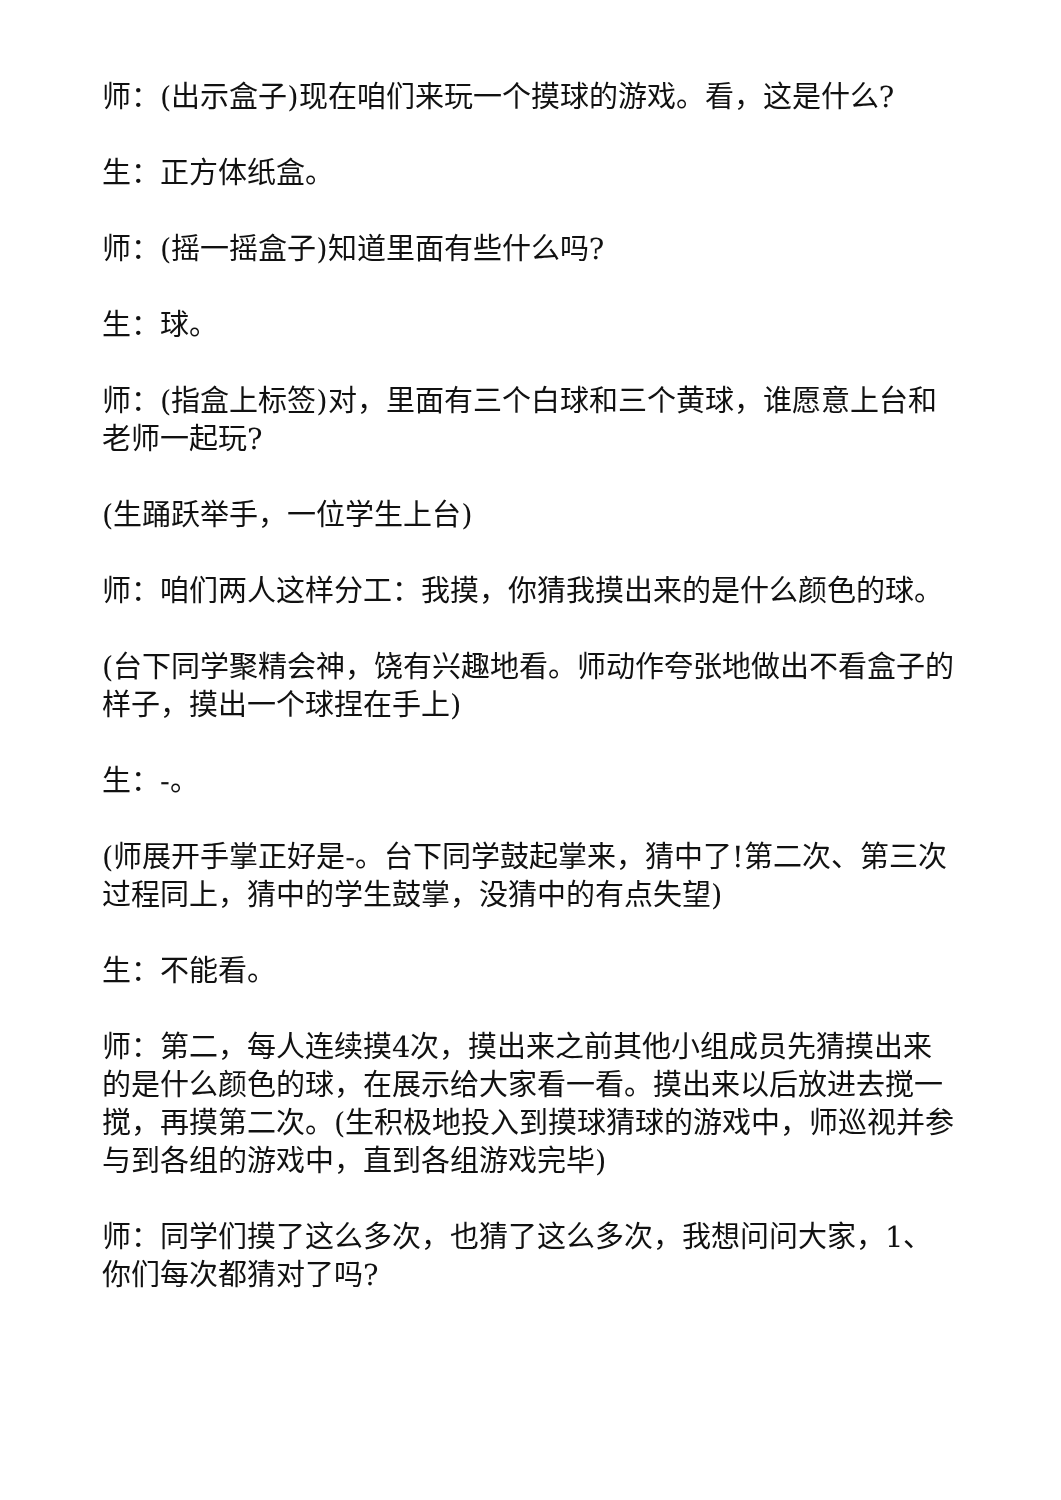师：(出示盒子)现在咱们来玩一个摸球的游戏。看，这是什么?
生：正方体纸盒。
师：(摇一摇盒子)知道里面有些什么吗?
生：球。
师：(指盒上标签)对，里面有三个白球和三个黄球，谁愿意上台和老师一起玩?
(生踊跃举手，一位学生上台)
师：咱们两人这样分工：我摸，你猜我摸出来的是什么颜色的球。
(台下同学聚精会神，饶有兴趣地看。师动作夸张地做出不看盒子的样子，摸出一个球捏在手上)
生：-。
(师展开手掌正好是-。台下同学鼓起掌来，猜中了!第二次、第三次过程同上，猜中的学生鼓掌，没猜中的有点失望)
生：不能看。
师：第二，每人连续摸4次，摸出来之前其他小组成员先猜摸出来的是什么颜色的球，在展示给大家看一看。摸出来以后放进去搅一搅，再摸第二次。(生积极地投入到摸球猜球的游戏中，师巡视并参与到各组的游戏中，直到各组游戏完毕)
师：同学们摸了这么多次，也猜了这么多次，我想问问大家，1、你们每次都猜对了吗?